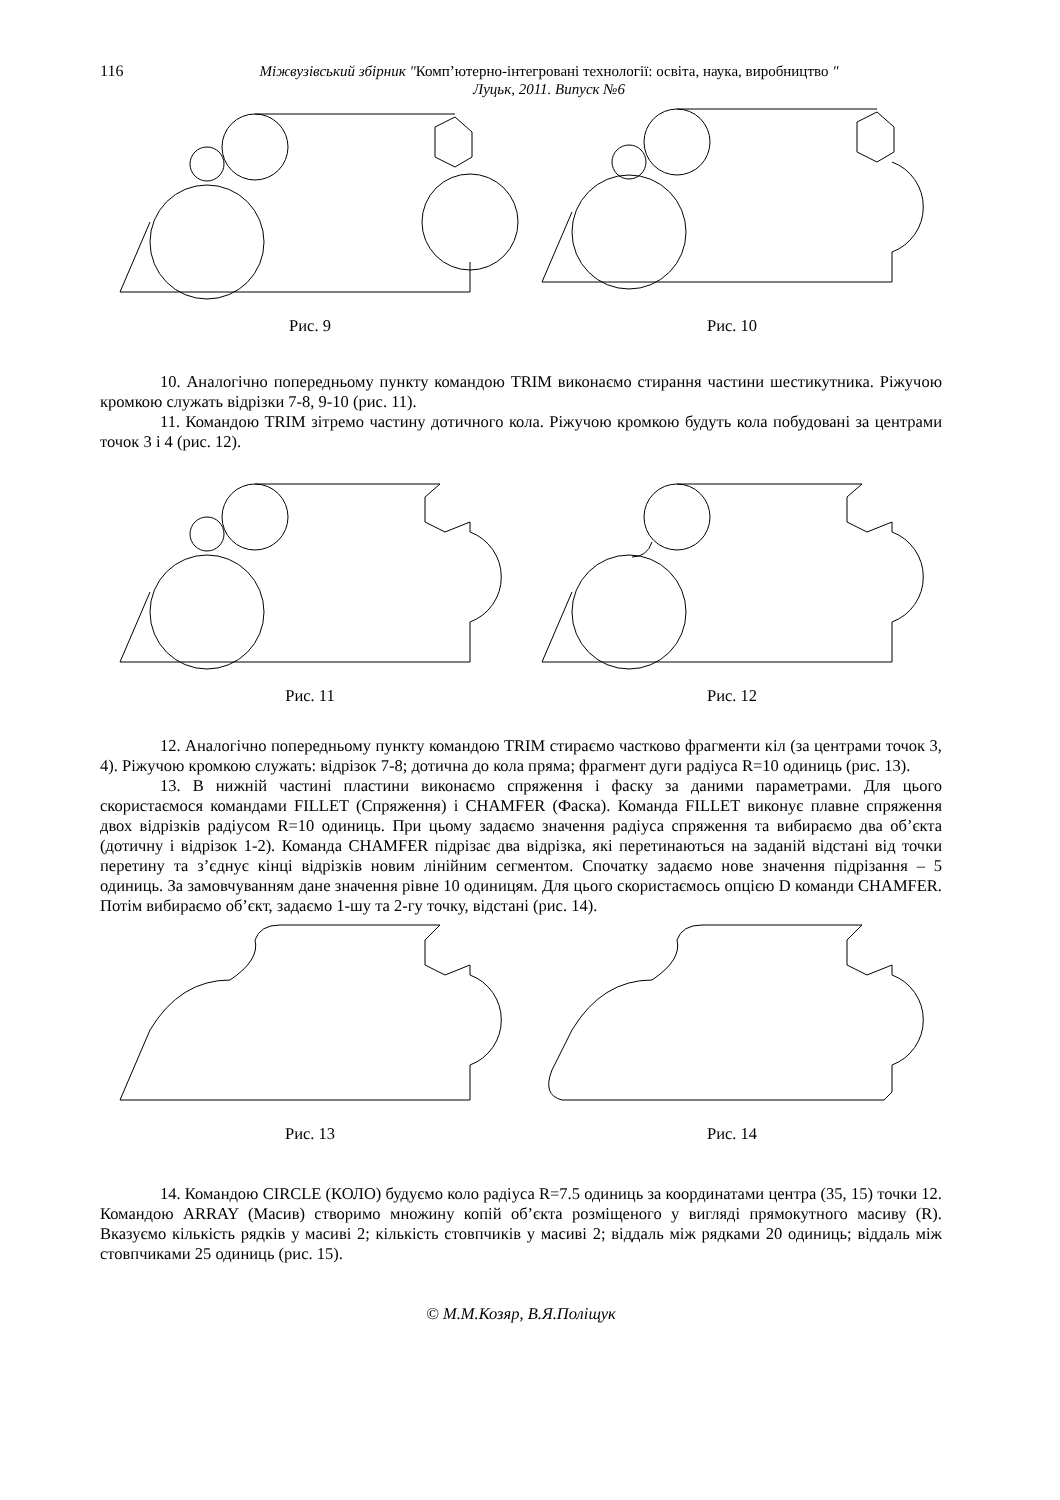116 Міжвузівський збірник "Комп’ютерно-інтегровані технології: освіта, наука, виробництво "
Луцьк, 2011. Випуск №6
Рис. 9 Рис. 10
10. Аналогічно попередньому пункту командою TRIM виконаємо стирання частини шестикутника. Ріжучою кромкою служать відрізки 7-8, 9-10 (рис. 11).
11. Командою TRIM зітремо частину дотичного кола. Ріжучою кромкою будуть кола побудовані за центрами точок 3 і 4 (рис. 12).
Рис. 11 Рис. 12
12. Аналогічно попередньому пункту командою TRIM стираємо частково фрагменти кіл (за центрами точок 3, 4). Ріжучою кромкою служать: відрізок 7-8; дотична до кола пряма; фрагмент дуги радіуса R=10 одиниць (рис. 13).
13. В нижній частині пластини виконаємо спряження і фаску за даними параметрами. Для цього скористаємося командами FILLET (Спряження) і CHAMFER (Фаска). Команда FILLET виконує плавне спряження двох відрізків радіусом R=10 одиниць. При цьому задаємо значення радіуса спряження та вибираємо два об’єкта (дотичну і відрізок 1-2). Команда CHAMFER підрізає два відрізка, які перетинаються на заданій відстані від точки перетину та з’єднує кінці відрізків новим лінійним сегментом. Спочатку задаємо нове значення підрізання – 5 одиниць. За замовчуванням дане значення рівне 10 одиницям. Для цього скористаємось опцією D команди CHAMFER. Потім вибираємо об’єкт, задаємо 1-шу та 2-гу точку, відстані (рис. 14).
Рис. 13 Рис. 14
14. Командою CIRCLE (КОЛО) будуємо коло радіуса R=7.5 одиниць за координатами центра (35, 15) точки 12. Командою ARRAY (Масив) створимо множину копій об’єкта розміщеного у вигляді прямокутного масиву (R). Вказуємо кількість рядків у масиві 2; кількість стовпчиків у масиві 2; віддаль між рядками 20 одиниць; віддаль між стовпчиками 25 одиниць (рис. 15).
© М.М.Козяр, В.Я.Поліщук